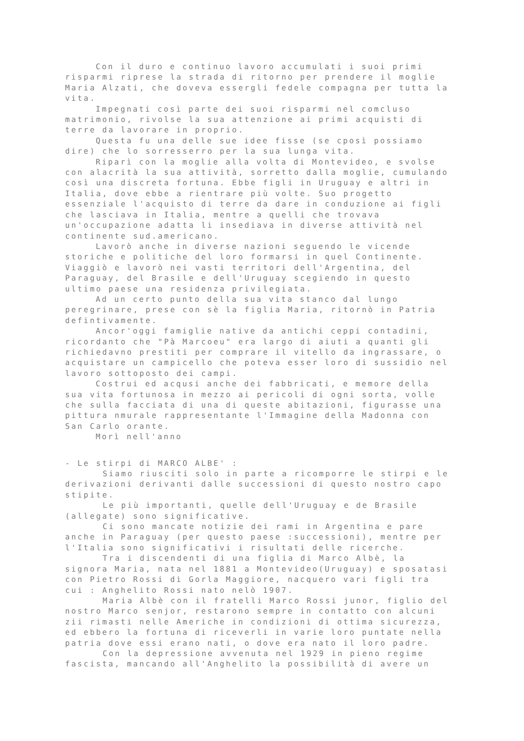Con il duro e continuo lavoro accumulati i suoi primi risparmi riprese la strada di ritorno per prendere il moglie Maria Alzati, che doveva essergli fedele compagna per tutta la vita.
Impegnati così parte dei suoi risparmi nel comcluso matrimonio, rivolse la sua attenzione ai primi acquisti di terre da lavorare in proprio.
Questa fu una delle sue idee fisse (se cposì possiamo dire) che lo sorresserro per la sua lunga vita.
Riparì con la moglie alla volta di Montevideo, e svolse con alacrità la sua attività, sorretto dalla moglie, cumulando così una discreta fortuna. Ebbe figli in Uruguay e altri in Italia, dove ebbe a rientrare più volte. Suo progetto essenziale l'acquisto di terre da dare in conduzione ai figli che lasciava in Italia, mentre a quelli che trovava un'occupazione adatta li insediava in diverse attività nel continente sud.americano.
Lavorò anche in diverse nazioni seguendo le vicende storiche e politiche del loro formarsi in quel Continente. Viaggiò e lavorò nei vasti territori dell'Argentina, del Paraguay, del Brasile e dell'Uruguay scegiendo in questo ultimo paese una residenza privilegiata.
Ad un certo punto della sua vita stanco dal lungo peregrinare, prese con sè la figlia Maria, ritornò in Patria defintivamente.
Ancor'oggi famiglie native da antichi ceppi contadini, ricordanto che "Pà Marcoeu" era largo di aiuti a quanti gli richiedavno prestiti per comprare il vitello da ingrassare, o acquistare un campicello che poteva esser loro di sussidio nel lavoro sottoposto dei campi.
Costrui ed acqusi anche dei fabbricati, e memore della sua vita fortunosa in mezzo ai pericoli di ogni sorta, volle che sulla facciata di una di queste abitazioni, figurasse una pittura nmurale rappresentante l'Immagine della Madonna con San Carlo orante.
Morì nell'anno
- Le stirpi di MARCO ALBE' :
Siamo riusciti solo in parte a ricomporre le stirpi e le derivazioni derivanti dalle successioni di questo nostro capo stipite.
Le più importanti, quelle dell'Uruguay e de Brasile (allegate) sono significative.
Ci sono mancate notizie dei rami in Argentina e pare anche in Paraguay (per questo paese :successioni), mentre per l'Italia sono significativi i risultati delle ricerche.
Tra i discendenti di una figlia di Marco Albè, la signora Maria, nata nel 1881 a Montevideo(Uruguay) e sposatasi con Pietro Rossi di Gorla Maggiore, nacquero vari figli tra cui : Anghelito Rossi nato nelò 1907.
Maria Albè con il fratelli Marco Rossi junor, figlio del nostro Marco senjor, restarono sempre in contatto con alcuni zii rimasti nelle Americhe in condizioni di ottima sicurezza, ed ebbero la fortuna di riceverli in varie loro puntate nella patria dove essi erano nati, o dove era nato il loro padre.
Con la depressione avvenuta nel 1929 in pieno regime fascista, mancando all'Anghelito la possibilità di avere un